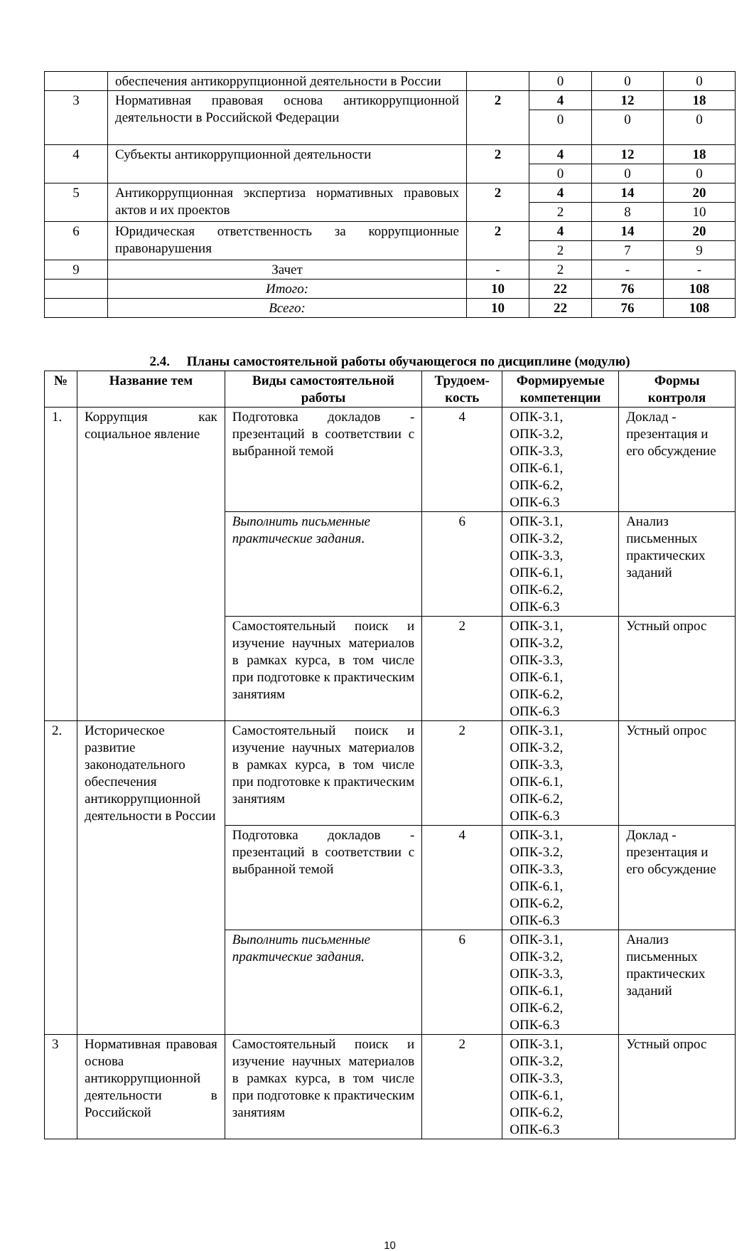| | обеспечения антикоррупционной деятельности в России | | 0 | 0 | 0 |
| 3 | Нормативная правовая основа антикоррупционной деятельности в Российской Федерации | 2 | 4 | 12 | 18 |
| | | | 0 | 0 | 0 |
| 4 | Субъекты антикоррупционной деятельности | 2 | 4 | 12 | 18 |
| | | | 0 | 0 | 0 |
| 5 | Антикоррупционная экспертиза нормативных правовых актов и их проектов | 2 | 4 | 14 | 20 |
| | | | 2 | 8 | 10 |
| 6 | Юридическая ответственность за коррупционные правонарушения | 2 | 4 | 14 | 20 |
| | | | 2 | 7 | 9 |
| 9 | Зачет | - | 2 | - | - |
| | Итого: | 10 | 22 | 76 | 108 |
| | Всего: | 10 | 22 | 76 | 108 |
2.4. Планы самостоятельной работы обучающегося по дисциплине (модулю)
| № | Название тем | Виды самостоятельной работы | Трудоем-кость | Формируемые компетенции | Формы контроля |
| --- | --- | --- | --- | --- | --- |
| 1. | Коррупция как социальное явление | Подготовка докладов - презентаций в соответствии с выбранной темой | 4 | ОПК-3.1, ОПК-3.2, ОПК-3.3, ОПК-6.1, ОПК-6.2, ОПК-6.3 | Доклад - презентация и его обсуждение |
| | | Выполнить письменные практические задания . | 6 | ОПК-3.1, ОПК-3.2, ОПК-3.3, ОПК-6.1, ОПК-6.2, ОПК-6.3 | Анализ письменных практических заданий |
| | | Самостоятельный поиск и изучение научных материалов в рамках курса, в том числе при подготовке к практическим занятиям | 2 | ОПК-3.1, ОПК-3.2, ОПК-3.3, ОПК-6.1, ОПК-6.2, ОПК-6.3 | Устный опрос |
| 2. | Историческое развитие законодательного обеспечения антикоррупционной деятельности в России | Самостоятельный поиск и изучение научных материалов в рамках курса, в том числе при подготовке к практическим занятиям | 2 | ОПК-3.1, ОПК-3.2, ОПК-3.3, ОПК-6.1, ОПК-6.2, ОПК-6.3 | Устный опрос |
| | | Подготовка докладов - презентаций в соответствии с выбранной темой | 4 | ОПК-3.1, ОПК-3.2, ОПК-3.3, ОПК-6.1, ОПК-6.2, ОПК-6.3 | Доклад - презентация и его обсуждение |
| | | Выполнить письменные практические задания. | 6 | ОПК-3.1, ОПК-3.2, ОПК-3.3, ОПК-6.1, ОПК-6.2, ОПК-6.3 | Анализ письменных практических заданий |
| 3 | Нормативная правовая основа антикоррупционной деятельности в Российской | Самостоятельный поиск и изучение научных материалов в рамках курса, в том числе при подготовке к практическим занятиям | 2 | ОПК-3.1, ОПК-3.2, ОПК-3.3, ОПК-6.1, ОПК-6.2, ОПК-6.3 | Устный опрос |
10